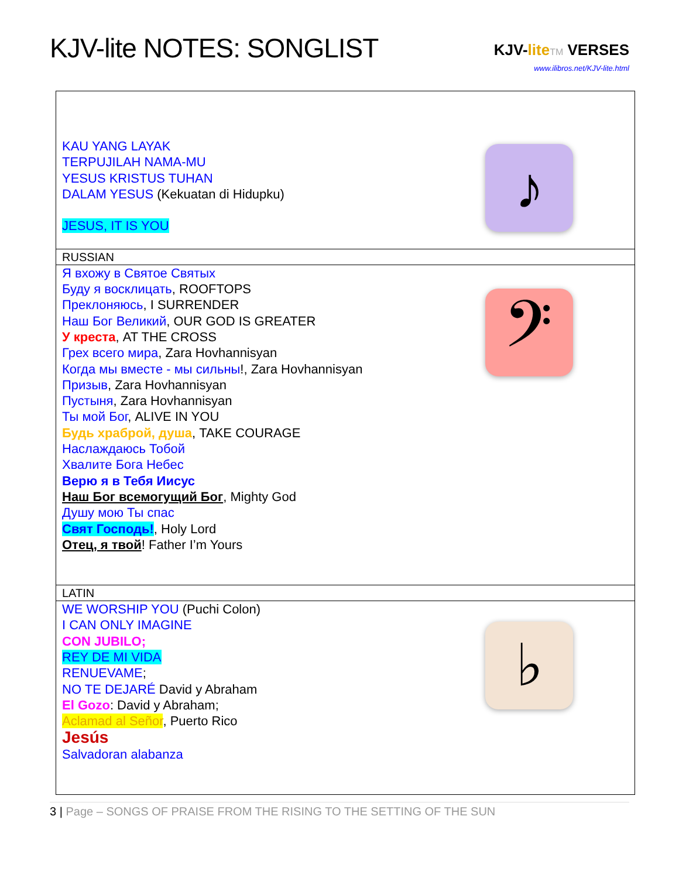KJV-lite NOTES: SONGLIST
KJV-lite TM VERSES
www.ilibros.net/KJV-lite.html
| KAU YANG LAYAK TERPUJILAH NAMA-MU YESUS KRISTUS TUHAN DALAM YESUS (Kekuatan di Hidupku) JESUS, IT IS YOU | ♪ |
| RUSSIAN | |
| Я вхожу в Святое Святых Буду я восклицать , ROOFTOPS Преклоняюсь , I SURRENDER Наш Бог Великий , OUR GOD IS GREATER У креста , AT THE CROSS Грех всего мира , Zara Hovhannisyan Когда мы вместе - мы сильны !, Zara Hovhannisyan Призыв , Zara Hovhannisyan Пустыня , Zara Hovhannisyan Ты мой Бог , ALIVE IN YOU Будь храброй, душа , TAKE COURAGE Наслаждаюсь Тобой Хвалите Бога Небес Верю я в Тебя Иисус Наш Бог всемогущий Бог , Mighty God Душу мою Ты спас Свят Господь! , Holy Lord Отец, я твой ! Father I’m Yours | 𝄢 |
| LATIN | |
| WE WORSHIP YOU (Puchi Colon) I CAN ONLY IMAGINE CON JUBILO; REY DE MI VIDA RENUEVAME ; NO TE DEJARÉ David y Abraham El Gozo : David y Abraham; Aclamad al Señor , Puerto Rico Jesús Salvadoran alabanza | ♭ |
3 | Page – SONGS OF PRAISE FROM THE RISING TO THE SETTING OF THE SUN